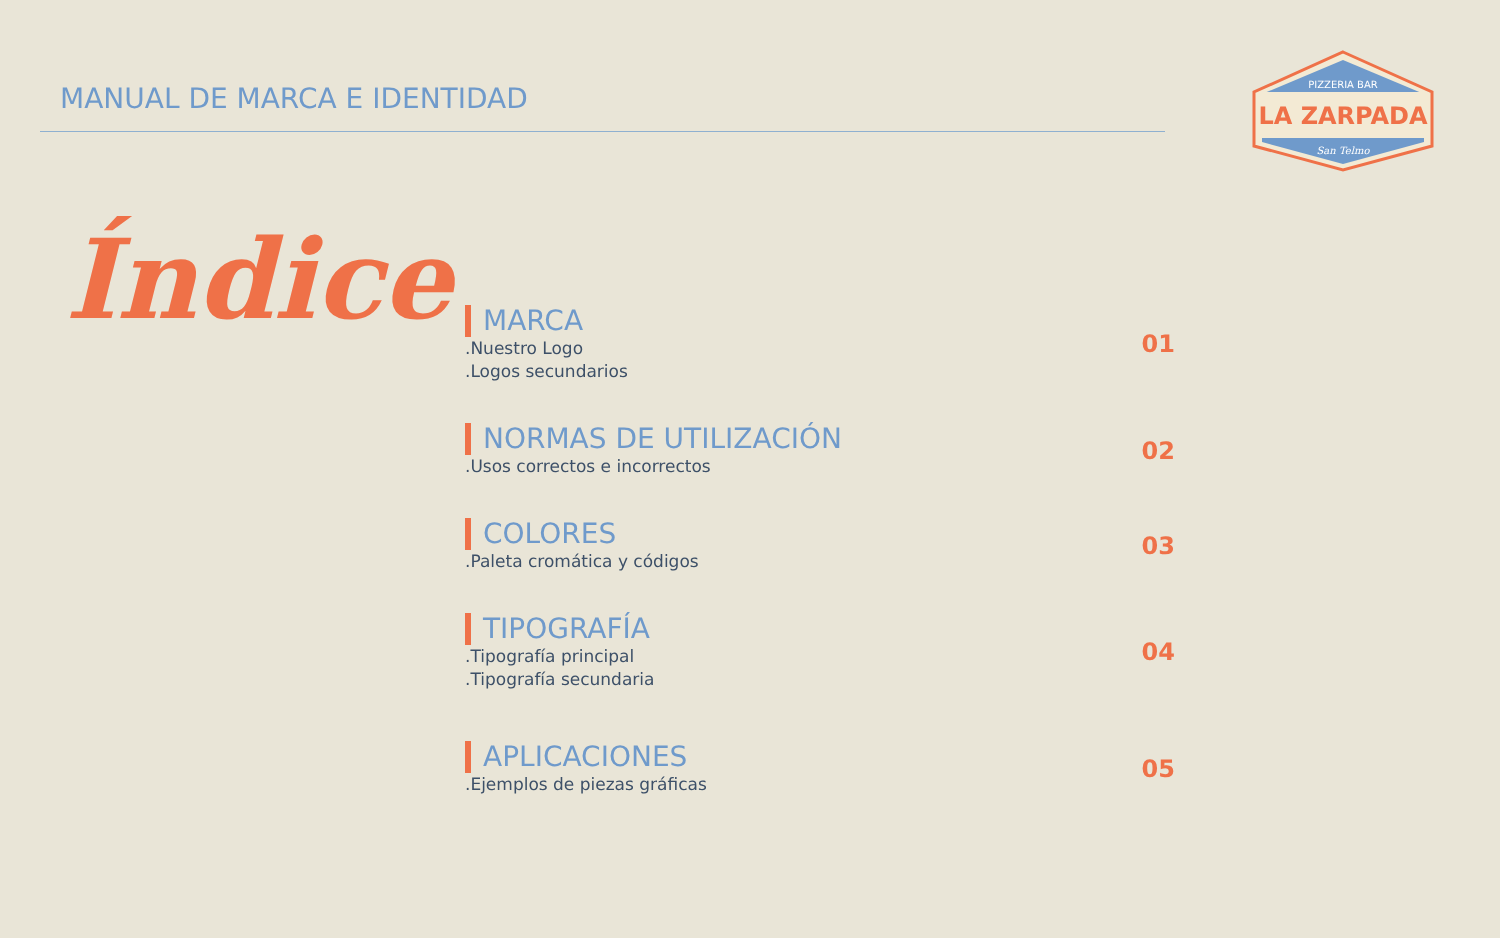MANUAL DE MARCA E IDENTIDAD
PIZZERIA BAR
LA ZARPADA
San Telmo
Índice
MARCA
.Nuestro Logo
.Logos secundarios
01
NORMAS DE UTILIZACIÓN
.Usos correctos e incorrectos
02
COLORES
.Paleta cromática y códigos
03
TIPOGRAFÍA
.Tipografía principal
.Tipografía secundaria
04
APLICACIONES
.Ejemplos de piezas gráficas
05